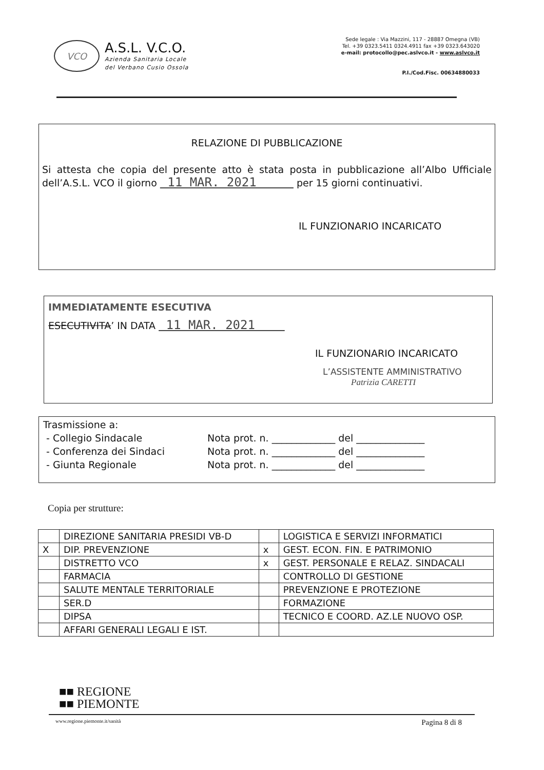VCO
A.S.L. V.C.O.
Azienda Sanitaria Locale
del Verbano Cusio Ossola
Sede legale : Via Mazzini, 117 - 28887 Omegna (VB)
Tel. +39 0323.5411 0324.4911 fax +39 0323.643020
e-mail: protocollo@pec.aslvco.it - www.aslvco.it
P.I./Cod.Fisc. 00634880033
RELAZIONE DI PUBBLICAZIONE
Si attesta che copia del presente atto è stata posta in pubblicazione all’Albo Ufficiale dell’A.S.L. VCO il giorno 11 MAR. 2021 per 15 giorni continuativi.
IL FUNZIONARIO INCARICATO
IMMEDIATAMENTE ESECUTIVA
ESECUTIVITA’ IN DATA 11 MAR. 2021
IL FUNZIONARIO INCARICATO
L’ASSISTENTE AMMINISTRATIVO
Patrizia CARETTI
Trasmissione a:
- Collegio Sindacale
Nota prot. n. _____________ del ______________
- Conferenza dei Sindaci
Nota prot. n. _____________ del ______________
- Giunta Regionale
Nota prot. n. _____________ del ______________
Copia per strutture:
| | DIREZIONE SANITARIA PRESIDI VB-D | | LOGISTICA E SERVIZI INFORMATICI |
| X | DIP. PREVENZIONE | x | GEST. ECON. FIN. E PATRIMONIO |
| | DISTRETTO VCO | x | GEST. PERSONALE E RELAZ. SINDACALI |
| | FARMACIA | | CONTROLLO DI GESTIONE |
| | SALUTE MENTALE TERRITORIALE | | PREVENZIONE E PROTEZIONE |
| | SER.D | | FORMAZIONE |
| | DIPSA | | TECNICO E COORD. AZ.LE NUOVO OSP. |
| | AFFARI GENERALI LEGALI E IST. | | |
■■ REGIONE
■■ PIEMONTE
www.regione.piemonte.it/sanità Pagina 8 di 8